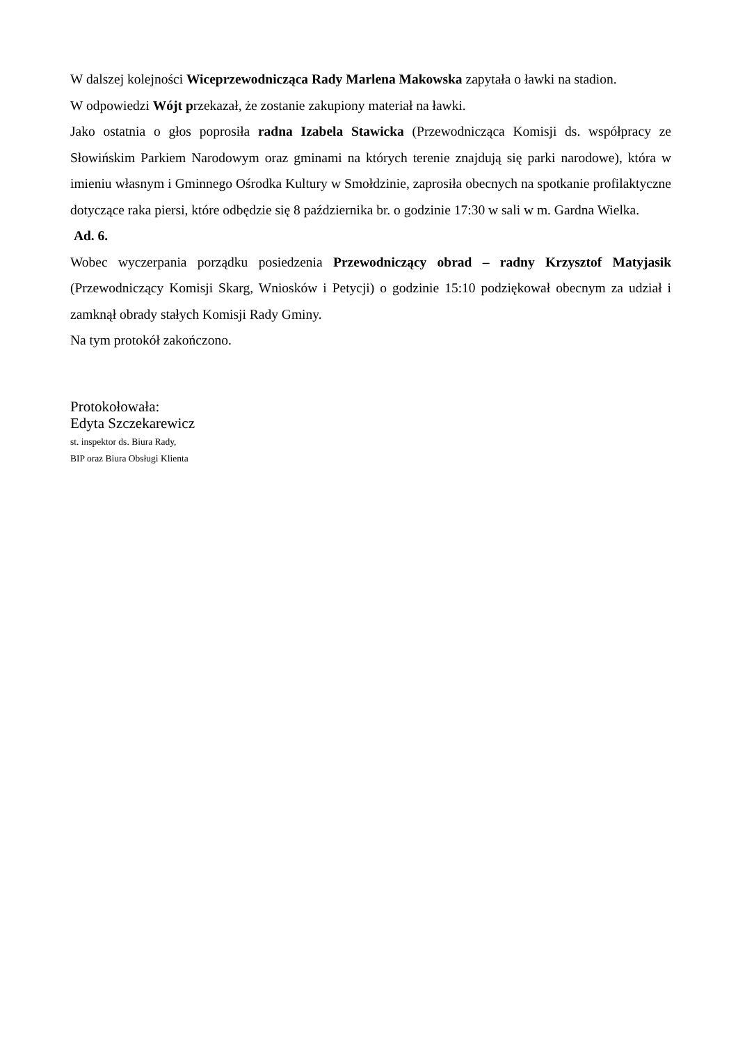W dalszej kolejności Wiceprzewodnicząca Rady Marlena Makowska zapytała o ławki na stadion.
W odpowiedzi Wójt przekazał, że zostanie zakupiony materiał na ławki.
Jako ostatnia o głos poprosiła radna Izabela Stawicka (Przewodnicząca Komisji ds. współpracy ze Słowińskim Parkiem Narodowym oraz gminami na których terenie znajdują się parki narodowe), która w imieniu własnym i Gminnego Ośrodka Kultury w Smołdzinie, zaprosiła obecnych na spotkanie profilaktyczne dotyczące raka piersi, które odbędzie się 8 października br. o godzinie 17:30 w sali w m. Gardna Wielka.
Ad. 6.
Wobec wyczerpania porządku posiedzenia Przewodniczący obrad – radny Krzysztof Matyjasik (Przewodniczący Komisji Skarg, Wniosków i Petycji) o godzinie 15:10 podziękował obecnym za udział i zamknął obrady stałych Komisji Rady Gminy.
Na tym protokół zakończono.
Protokołowała:
Edyta Szczekarewicz
st. inspektor ds. Biura Rady,
BIP oraz Biura Obsługi Klienta